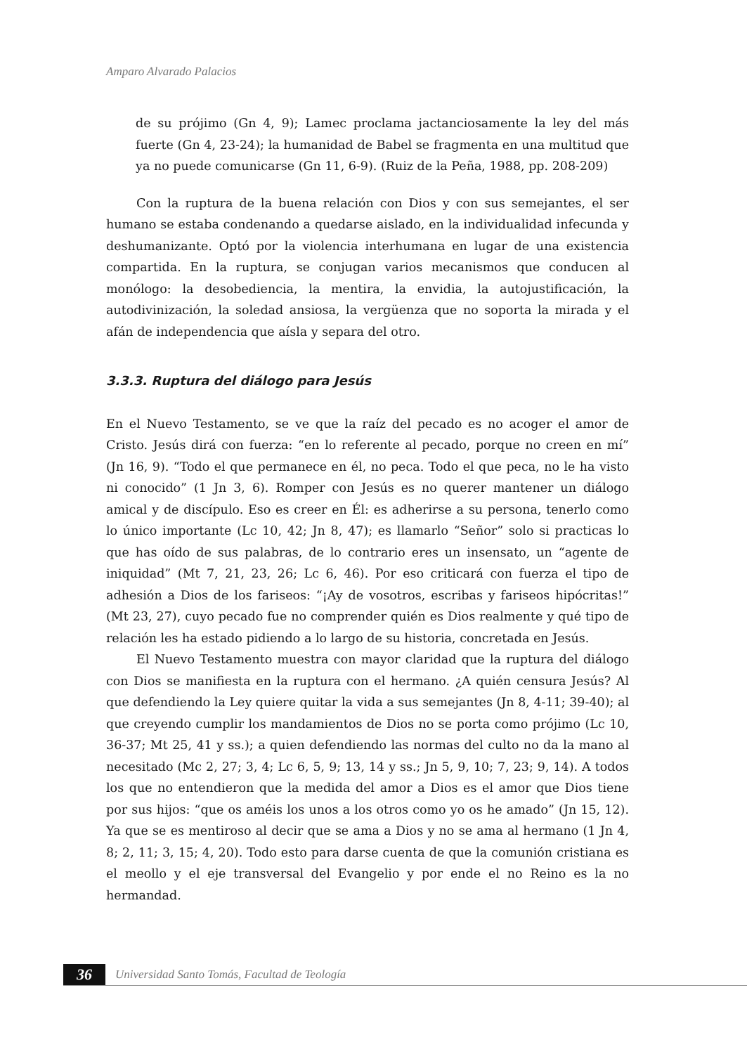Amparo Alvarado Palacios
de su prójimo (Gn 4, 9); Lamec proclama jactanciosamente la ley del más fuerte (Gn 4, 23-24); la humanidad de Babel se fragmenta en una multitud que ya no puede comunicarse (Gn 11, 6-9). (Ruiz de la Peña, 1988, pp. 208-209)
Con la ruptura de la buena relación con Dios y con sus semejantes, el ser humano se estaba condenando a quedarse aislado, en la individualidad infecunda y deshumanizante. Optó por la violencia interhumana en lugar de una existencia compartida. En la ruptura, se conjugan varios mecanismos que conducen al monólogo: la desobediencia, la mentira, la envidia, la autojustificación, la autodivinización, la soledad ansiosa, la vergüenza que no soporta la mirada y el afán de independencia que aísla y separa del otro.
3.3.3. Ruptura del diálogo para Jesús
En el Nuevo Testamento, se ve que la raíz del pecado es no acoger el amor de Cristo. Jesús dirá con fuerza: “en lo referente al pecado, porque no creen en mí” (Jn 16, 9). “Todo el que permanece en él, no peca. Todo el que peca, no le ha visto ni conocido” (1 Jn 3, 6). Romper con Jesús es no querer mantener un diálogo amical y de discípulo. Eso es creer en Él: es adherirse a su persona, tenerlo como lo único importante (Lc 10, 42; Jn 8, 47); es llamarlo “Señor” solo si practicas lo que has oído de sus palabras, de lo contrario eres un insensato, un “agente de iniquidad” (Mt 7, 21, 23, 26; Lc 6, 46). Por eso criticará con fuerza el tipo de adhesión a Dios de los fariseos: “¡Ay de vosotros, escribas y fariseos hipócritas!” (Mt 23, 27), cuyo pecado fue no comprender quién es Dios realmente y qué tipo de relación les ha estado pidiendo a lo largo de su historia, concretada en Jesús.
El Nuevo Testamento muestra con mayor claridad que la ruptura del diálogo con Dios se manifiesta en la ruptura con el hermano. ¿A quién censura Jesús? Al que defendiendo la Ley quiere quitar la vida a sus semejantes (Jn 8, 4-11; 39-40); al que creyendo cumplir los mandamientos de Dios no se porta como prójimo (Lc 10, 36-37; Mt 25, 41 y ss.); a quien defendiendo las normas del culto no da la mano al necesitado (Mc 2, 27; 3, 4; Lc 6, 5, 9; 13, 14 y ss.; Jn 5, 9, 10; 7, 23; 9, 14). A todos los que no entendieron que la medida del amor a Dios es el amor que Dios tiene por sus hijos: “que os améis los unos a los otros como yo os he amado” (Jn 15, 12). Ya que se es mentiroso al decir que se ama a Dios y no se ama al hermano (1 Jn 4, 8; 2, 11; 3, 15; 4, 20). Todo esto para darse cuenta de que la comunión cristiana es el meollo y el eje transversal del Evangelio y por ende el no Reino es la no hermandad.
36 Universidad Santo Tomás, Facultad de Teología